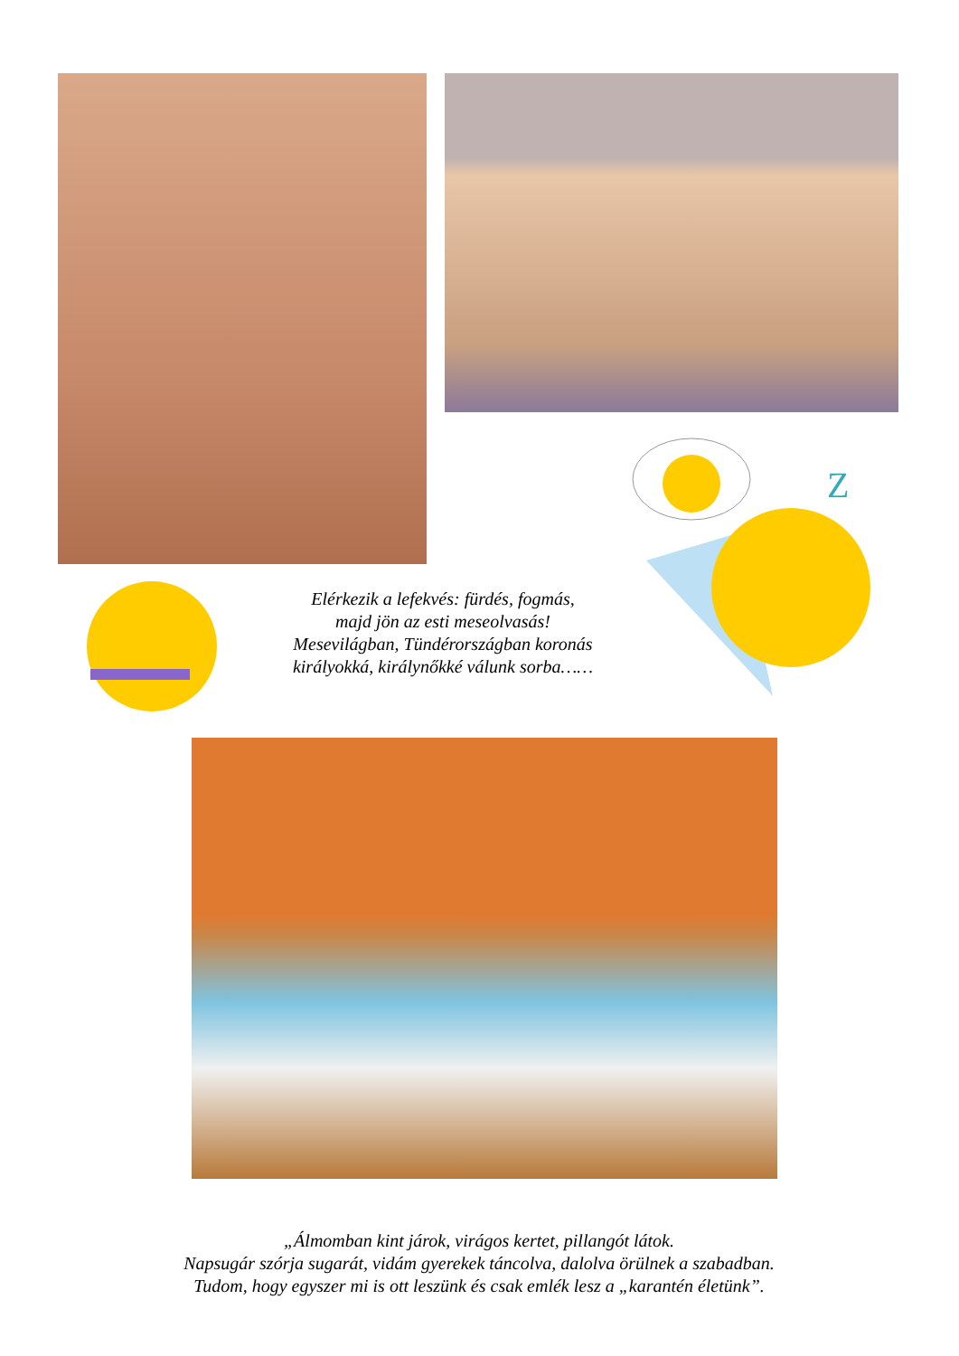Z
Elérkezik a lefekvés: fürdés, fogmás,
majd jön az esti meseolvasás!
Mesevilágban, Tündérországban koronás
királyokká, királynőkké válunk sorba……
„Álmomban kint járok, virágos kertet, pillangót látok.
Napsugár szórja sugarát, vidám gyerekek táncolva, dalolva örülnek a szabadban.
Tudom, hogy egyszer mi is ott leszünk és csak emlék lesz a „karantén életünk”.